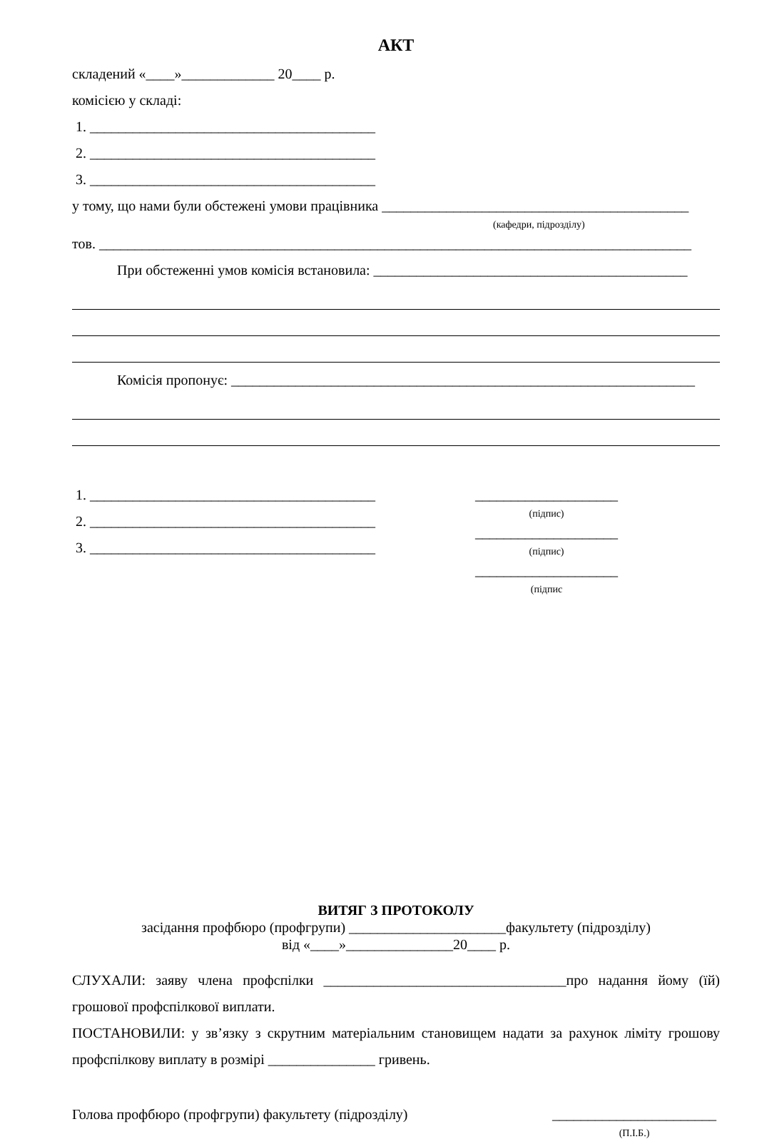АКТ
складений «____»_____________ 20____ р.
комісією у складі:
1. ________________________________________
2. ________________________________________
3. ________________________________________
у тому, що нами були обстежені умови працівника ___________________________________________
(кафедри, підрозділу)
тов. ___________________________________________________________________________________
При обстеженні умов комісія встановила: ____________________________________________
Комісія пропонує: _________________________________________________________________
1. ________________________________________
2. ________________________________________
3. ________________________________________
____________________
(підпис)
____________________
(підпис)
____________________
(підпис
ВИТЯГ З ПРОТОКОЛУ
засідання профбюро (профгрупи) ______________________факультету (підрозділу)
від «____»_______________20____ р.
СЛУХАЛИ: заяву члена профспілки __________________________________про надання йому (їй) грошової профспілкової виплати.
ПОСТАНОВИЛИ: у зв’язку з скрутним матеріальним становищем надати за рахунок ліміту грошову профспілкову виплату в розмірі _______________ гривень.
Голова профбюро (профгрупи) факультету (підрозділу)
_______________________
(П.І.Б.)